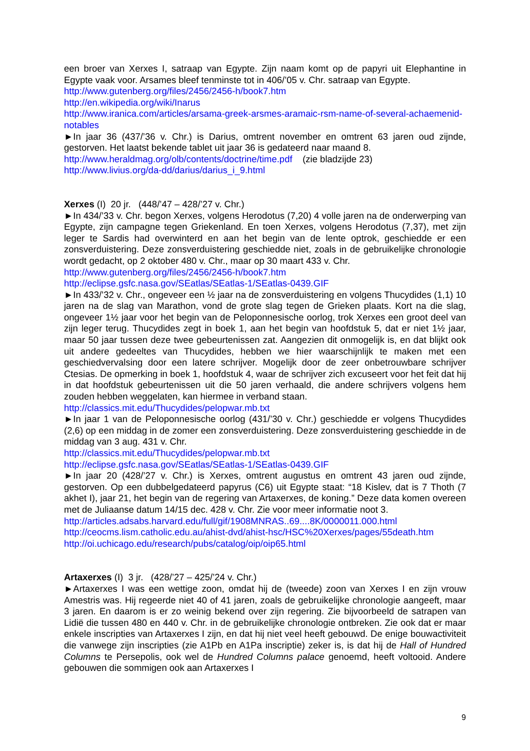een broer van Xerxes I, satraap van Egypte. Zijn naam komt op de papyri uit Elephantine in Egypte vaak voor. Arsames bleef tenminste tot in 406/’05 v. Chr. satraap van Egypte.
http://www.gutenberg.org/files/2456/2456-h/book7.htm
http://en.wikipedia.org/wiki/Inarus
http://www.iranica.com/articles/arsama-greek-arsmes-aramaic-rsm-name-of-several-achaemenid-notables
►In jaar 36 (437/’36 v. Chr.) is Darius, omtrent november en omtrent 63 jaren oud zijnde, gestorven. Het laatst bekende tablet uit jaar 36 is gedateerd naar maand 8.
http://www.heraldmag.org/olb/contents/doctrine/time.pdf (zie bladzijde 23)
http://www.livius.org/da-dd/darius/darius_i_9.html
Xerxes (I) 20 jr. (448/’47 – 428/’27 v. Chr.)
►In 434/’33 v. Chr. begon Xerxes, volgens Herodotus (7,20) 4 volle jaren na de onderwerping van Egypte, zijn campagne tegen Griekenland. En toen Xerxes, volgens Herodotus (7,37), met zijn leger te Sardis had overwinterd en aan het begin van de lente optrok, geschiedde er een zonsverduistering. Deze zonsverduistering geschiedde niet, zoals in de gebruikelijke chronologie wordt gedacht, op 2 oktober 480 v. Chr., maar op 30 maart 433 v. Chr.
http://www.gutenberg.org/files/2456/2456-h/book7.htm
http://eclipse.gsfc.nasa.gov/SEatlas/SEatlas-1/SEatlas-0439.GIF
►In 433/’32 v. Chr., ongeveer een ½ jaar na de zonsverduistering en volgens Thucydides (1,1) 10 jaren na de slag van Marathon, vond de grote slag tegen de Grieken plaats. Kort na die slag, ongeveer 1½ jaar voor het begin van de Peloponnesische oorlog, trok Xerxes een groot deel van zijn leger terug. Thucydides zegt in boek 1, aan het begin van hoofdstuk 5, dat er niet 1½ jaar, maar 50 jaar tussen deze twee gebeurtenissen zat. Aangezien dit onmogelijk is, en dat blijkt ook uit andere gedeeltes van Thucydides, hebben we hier waarschijnlijk te maken met een geschiedvervalsing door een latere schrijver. Mogelijk door de zeer onbetrouwbare schrijver Ctesias. De opmerking in boek 1, hoofdstuk 4, waar de schrijver zich excuseert voor het feit dat hij in dat hoofdstuk gebeurtenissen uit die 50 jaren verhaald, die andere schrijvers volgens hem zouden hebben weggelaten, kan hiermee in verband staan.
http://classics.mit.edu/Thucydides/pelopwar.mb.txt
►In jaar 1 van de Peloponnesische oorlog (431/’30 v. Chr.) geschiedde er volgens Thucydides (2,6) op een middag in de zomer een zonsverduistering. Deze zonsverduistering geschiedde in de middag van 3 aug. 431 v. Chr.
http://classics.mit.edu/Thucydides/pelopwar.mb.txt
http://eclipse.gsfc.nasa.gov/SEatlas/SEatlas-1/SEatlas-0439.GIF
►In jaar 20 (428/’27 v. Chr.) is Xerxes, omtrent augustus en omtrent 43 jaren oud zijnde, gestorven. Op een dubbelgedateerd papyrus (C6) uit Egypte staat: “18 Kislev, dat is 7 Thoth (7 akhet I), jaar 21, het begin van de regering van Artaxerxes, de koning.” Deze data komen overeen met de Juliaanse datum 14/15 dec. 428 v. Chr. Zie voor meer informatie noot 3.
http://articles.adsabs.harvard.edu/full/gif/1908MNRAS..69....8K/0000011.000.html
http://ceocms.lism.catholic.edu.au/ahist-dvd/ahist-hsc/HSC%20Xerxes/pages/55death.htm
http://oi.uchicago.edu/research/pubs/catalog/oip/oip65.html
Artaxerxes (I) 3 jr. (428/’27 – 425/’24 v. Chr.)
►Artaxerxes I was een wettige zoon, omdat hij de (tweede) zoon van Xerxes I en zijn vrouw Amestris was. Hij regeerde niet 40 of 41 jaren, zoals de gebruikelijke chronologie aangeeft, maar 3 jaren. En daarom is er zo weinig bekend over zijn regering. Zie bijvoorbeeld de satrapen van Lidië die tussen 480 en 440 v. Chr. in de gebruikelijke chronologie ontbreken. Zie ook dat er maar enkele inscripties van Artaxerxes I zijn, en dat hij niet veel heeft gebouwd. De enige bouwactiviteit die vanwege zijn inscripties (zie A1Pb en A1Pa inscriptie) zeker is, is dat hij de Hall of Hundred Columns te Persepolis, ook wel de Hundred Columns palace genoemd, heeft voltooid. Andere gebouwen die sommigen ook aan Artaxerxes I
9